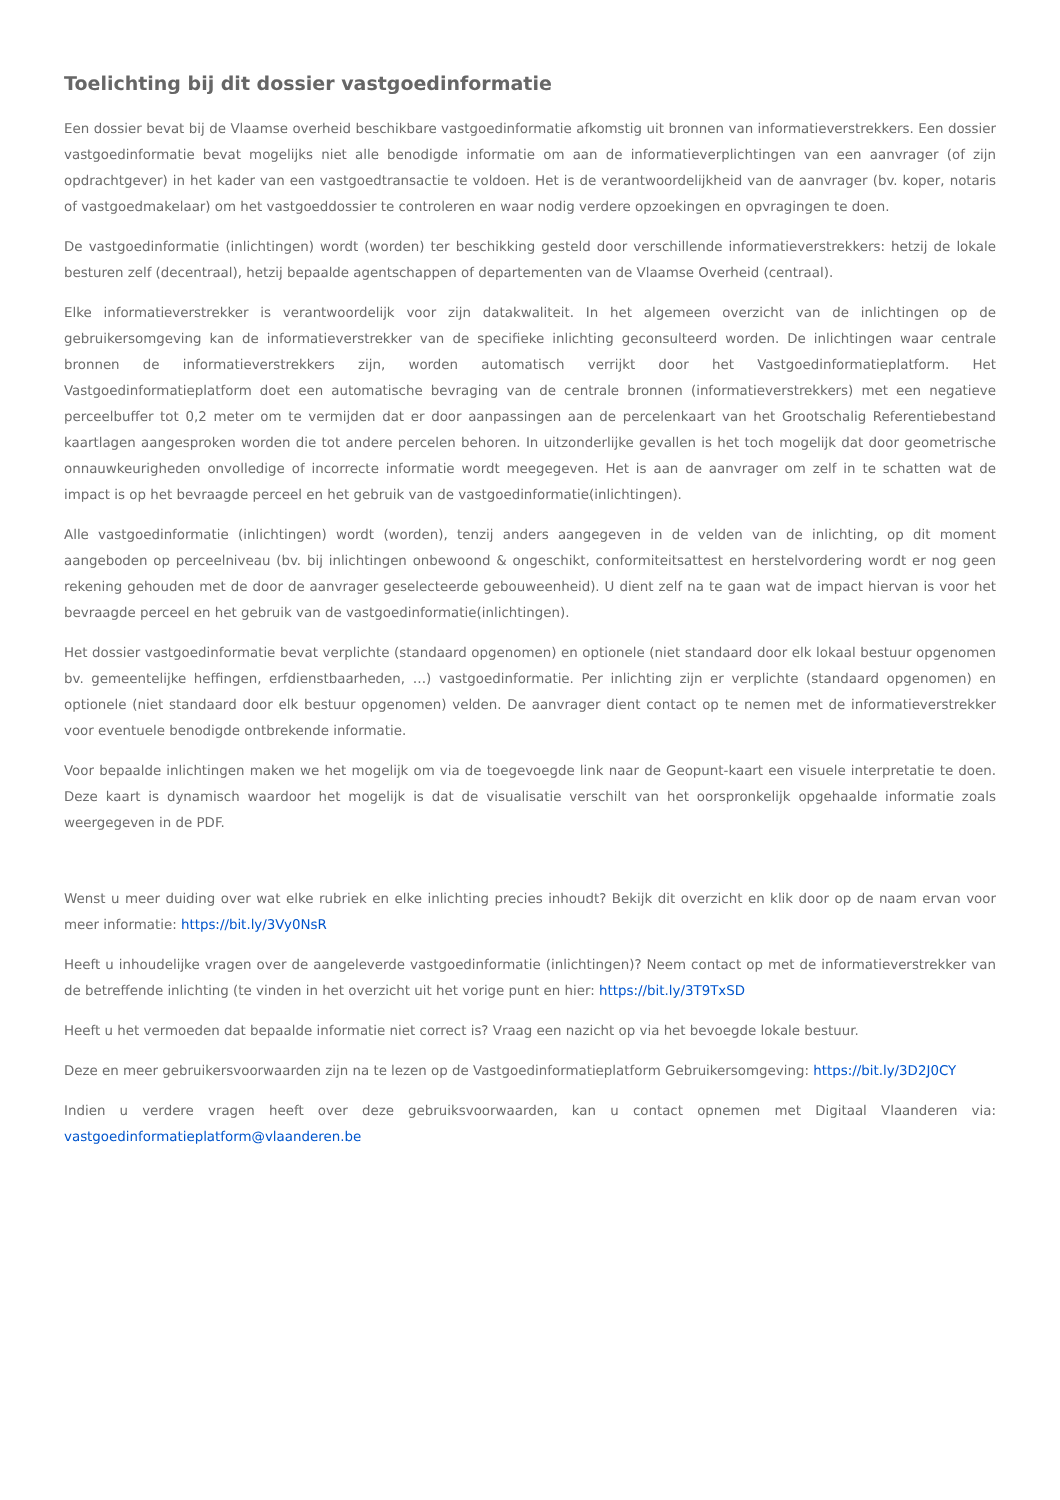Toelichting bij dit dossier vastgoedinformatie
Een dossier bevat bij de Vlaamse overheid beschikbare vastgoedinformatie afkomstig uit bronnen van informatieverstrekkers. Een dossier vastgoedinformatie bevat mogelijks niet alle benodigde informatie om aan de informatieverplichtingen van een aanvrager (of zijn opdrachtgever) in het kader van een vastgoedtransactie te voldoen. Het is de verantwoordelijkheid van de aanvrager (bv. koper, notaris of vastgoedmakelaar) om het vastgoeddossier te controleren en waar nodig verdere opzoekingen en opvragingen te doen.
De vastgoedinformatie (inlichtingen) wordt (worden) ter beschikking gesteld door verschillende informatieverstrekkers: hetzij de lokale besturen zelf (decentraal), hetzij bepaalde agentschappen of departementen van de Vlaamse Overheid (centraal).
Elke informatieverstrekker is verantwoordelijk voor zijn datakwaliteit. In het algemeen overzicht van de inlichtingen op de gebruikersomgeving kan de informatieverstrekker van de specifieke inlichting geconsulteerd worden. De inlichtingen waar centrale bronnen de informatieverstrekkers zijn, worden automatisch verrijkt door het Vastgoedinformatieplatform. Het Vastgoedinformatieplatform doet een automatische bevraging van de centrale bronnen (informatieverstrekkers) met een negatieve perceelbuffer tot 0,2 meter om te vermijden dat er door aanpassingen aan de percelenkaart van het Grootschalig Referentiebestand kaartlagen aangesproken worden die tot andere percelen behoren. In uitzonderlijke gevallen is het toch mogelijk dat door geometrische onnauwkeurigheden onvolledige of incorrecte informatie wordt meegegeven. Het is aan de aanvrager om zelf in te schatten wat de impact is op het bevraagde perceel en het gebruik van de vastgoedinformatie(inlichtingen).
Alle vastgoedinformatie (inlichtingen) wordt (worden), tenzij anders aangegeven in de velden van de inlichting, op dit moment aangeboden op perceelniveau (bv. bij inlichtingen onbewoond & ongeschikt, conformiteitsattest en herstelvordering wordt er nog geen rekening gehouden met de door de aanvrager geselecteerde gebouweenheid). U dient zelf na te gaan wat de impact hiervan is voor het bevraagde perceel en het gebruik van de vastgoedinformatie(inlichtingen).
Het dossier vastgoedinformatie bevat verplichte (standaard opgenomen) en optionele (niet standaard door elk lokaal bestuur opgenomen bv. gemeentelijke heffingen, erfdienstbaarheden, …) vastgoedinformatie. Per inlichting zijn er verplichte (standaard opgenomen) en optionele (niet standaard door elk bestuur opgenomen) velden. De aanvrager dient contact op te nemen met de informatieverstrekker voor eventuele benodigde ontbrekende informatie.
Voor bepaalde inlichtingen maken we het mogelijk om via de toegevoegde link naar de Geopunt-kaart een visuele interpretatie te doen. Deze kaart is dynamisch waardoor het mogelijk is dat de visualisatie verschilt van het oorspronkelijk opgehaalde informatie zoals weergegeven in de PDF.
Wenst u meer duiding over wat elke rubriek en elke inlichting precies inhoudt? Bekijk dit overzicht en klik door op de naam ervan voor meer informatie: https://bit.ly/3Vy0NsR
Heeft u inhoudelijke vragen over de aangeleverde vastgoedinformatie (inlichtingen)? Neem contact op met de informatieverstrekker van de betreffende inlichting (te vinden in het overzicht uit het vorige punt en hier: https://bit.ly/3T9TxSD
Heeft u het vermoeden dat bepaalde informatie niet correct is? Vraag een nazicht op via het bevoegde lokale bestuur.
Deze en meer gebruikersvoorwaarden zijn na te lezen op de Vastgoedinformatieplatform Gebruikersomgeving: https://bit.ly/3D2J0CY
Indien u verdere vragen heeft over deze gebruiksvoorwaarden, kan u contact opnemen met Digitaal Vlaanderen via: vastgoedinformatieplatform@vlaanderen.be